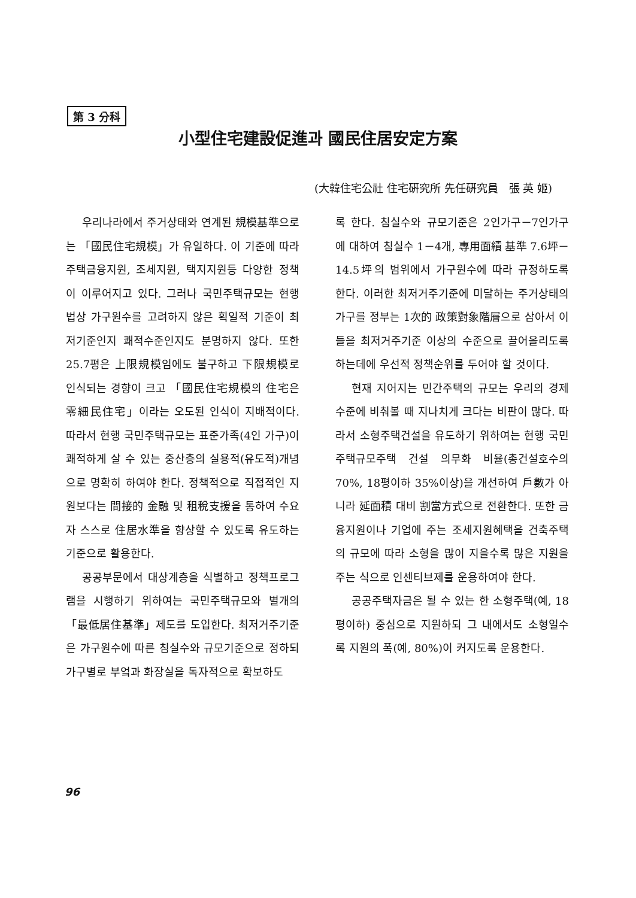第 3 分科
小型住宅建設促進과 國民住居安定方案
(大韓住宅公社 住宅硏究所 先任硏究員　張 英 姬)
우리나라에서 주거상태와 연계된 規模基準으로는 「國民住宅規模」가 유일하다. 이 기준에 따라 주택금융지원, 조세지원, 택지지원등 다양한 정책이 이루어지고 있다. 그러나 국민주택규모는 현행법상 가구원수를 고려하지 않은 획일적 기준이 최저기준인지 쾌적수준인지도 분명하지 않다. 또한 25.7평은 上限規模임에도 불구하고 下限規模로 인식되는 경향이 크고 「國民住宅規模의 住宅은 零細民住宅」이라는 오도된 인식이 지배적이다. 따라서 현행 국민주택규모는 표준가족(4인 가구)이 쾌적하게 살 수 있는 중산층의 실용적(유도적)개념으로 명확히 하여야 한다. 정책적으로 직접적인 지원보다는 間接的 金融 및 租稅支援을 통하여 수요자 스스로 住居水準을 향상할 수 있도록 유도하는 기준으로 활용한다.
공공부문에서 대상계층을 식별하고 정책프로그램을 시행하기 위하여는 국민주택규모와 별개의 「最低居住基準」제도를 도입한다. 최저거주기준은 가구원수에 따른 침실수와 규모기준으로 정하되 가구별로 부엌과 화장실을 독자적으로 확보하도
록 한다. 침실수와 규모기준은 2인가구－7인가구에 대하여 침실수 1－4개, 專用面績 基準 7.6坪－14.5坪의 범위에서 가구원수에 따라 규정하도록 한다. 이러한 최저거주기준에 미달하는 주거상태의 가구를 정부는 1次的 政策對象階層으로 삼아서 이들을 최저거주기준 이상의 수준으로 끌어올리도록 하는데에 우선적 정책순위를 두어야 할 것이다.
현재 지어지는 민간주택의 규모는 우리의 경제수준에 비춰볼 때 지나치게 크다는 비판이 많다. 따라서 소형주택건설을 유도하기 위하여는 현행 국민주택규모주택 건설 의무화 비율(총건설호수의 70%, 18평이하 35%이상)을 개선하여 戶數가 아니라 延面積 대비 割當方式으로 전환한다. 또한 금융지원이나 기업에 주는 조세지원혜택을 건축주택의 규모에 따라 소형을 많이 지을수록 많은 지원을 주는 식으로 인센티브제를 운용하여야 한다.
공공주택자금은 될 수 있는 한 소형주택(예, 18평이하) 중심으로 지원하되 그 내에서도 소형일수록 지원의 폭(예, 80%)이 커지도록 운용한다.
96